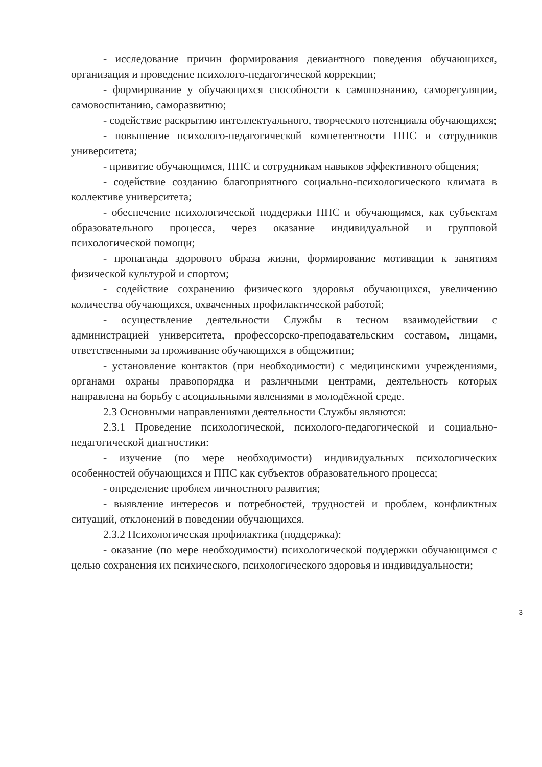- исследование причин формирования девиантного поведения обучающихся, организация и проведение психолого-педагогической коррекции;
- формирование у обучающихся способности к самопознанию, саморегуляции, самовоспитанию, саморазвитию;
- содействие раскрытию интеллектуального, творческого потенциала обучающихся;
- повышение психолого-педагогической компетентности ППС и сотрудников университета;
- привитие обучающимся, ППС и сотрудникам навыков эффективного общения;
- содействие созданию благоприятного социально-психологического климата в коллективе университета;
- обеспечение психологической поддержки ППС и обучающимся, как субъектам образовательного процесса, через оказание индивидуальной и групповой психологической помощи;
- пропаганда здорового образа жизни, формирование мотивации к занятиям физической культурой и спортом;
- содействие сохранению физического здоровья обучающихся, увеличению количества обучающихся, охваченных профилактической работой;
- осуществление деятельности Службы в тесном взаимодействии с администрацией университета, профессорско-преподавательским составом, лицами, ответственными за проживание обучающихся в общежитии;
- установление контактов (при необходимости) с медицинскими учреждениями, органами охраны правопорядка и различными центрами, деятельность которых направлена на борьбу с асоциальными явлениями в молодёжной среде.
2.3 Основными направлениями деятельности Службы являются:
2.3.1 Проведение психологической, психолого-педагогической и социально-педагогической диагностики:
- изучение (по мере необходимости) индивидуальных психологических особенностей обучающихся и ППС как субъектов образовательного процесса;
- определение проблем личностного развития;
- выявление интересов и потребностей, трудностей и проблем, конфликтных ситуаций, отклонений в поведении обучающихся.
2.3.2 Психологическая профилактика (поддержка):
- оказание (по мере необходимости) психологической поддержки обучающимся с целью сохранения их психического, психологического здоровья и индивидуальности;
3